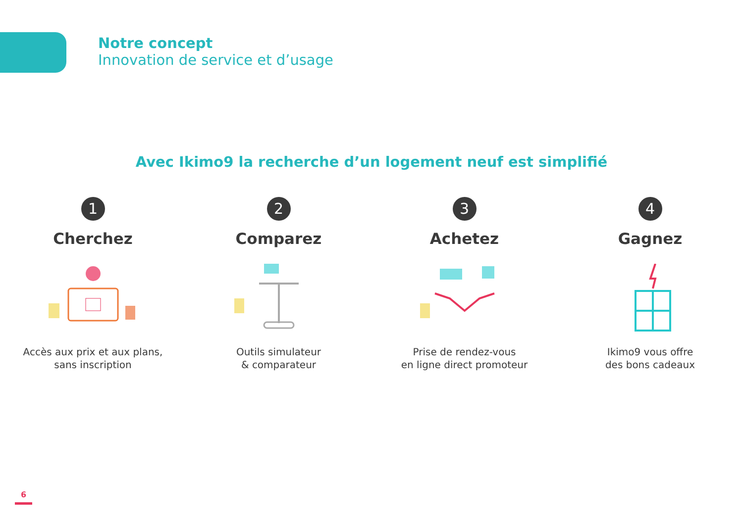Notre concept
Innovation de service et d’usage
Avec Ikimo9 la recherche d’un logement neuf est simplifié
1
Cherchez
Accès aux prix et aux plans,
sans inscription
2
Comparez
Outils simulateur
& comparateur
3
Achetez
Prise de rendez-vous
en ligne direct promoteur
4
Gagnez
Ikimo9 vous offre
des bons cadeaux
6